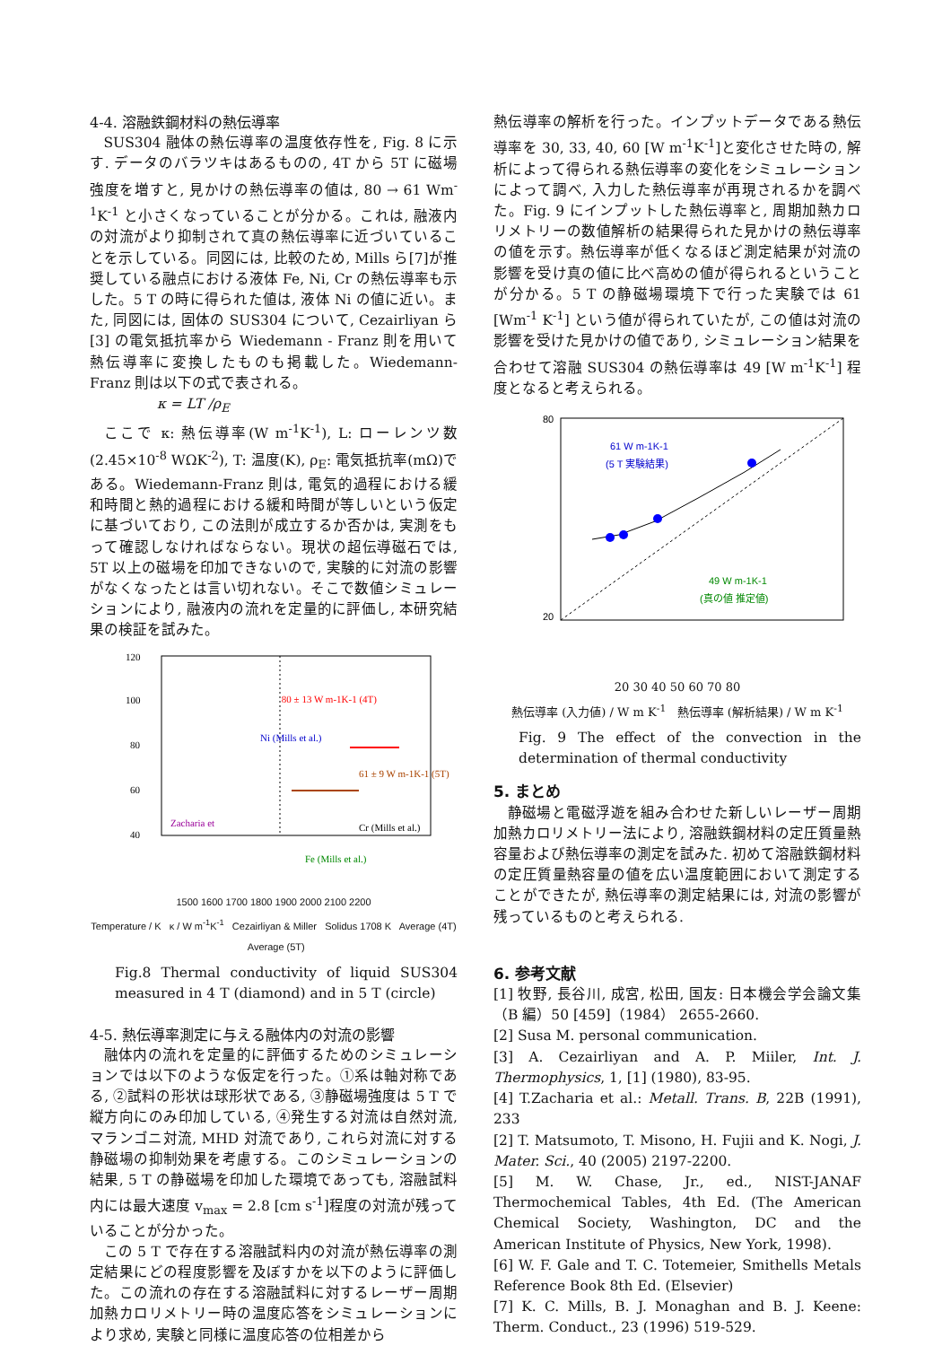4-4. 溶融鉄鋼材料の熱伝導率
SUS304 融体の熱伝導率の温度依存性を, Fig. 8 に示す. データのバラツキはあるものの, 4T から 5T に磁場強度を増すと, 見かけの熱伝導率の値は, 80 → 61 Wm<sup>-1</sup>K<sup>-1</sup> と小さくなっていることが分かる。これは, 融液内の対流がより抑制されて真の熱伝導率に近づいていることを示している。同図には, 比較のため, Mills ら[7]が推奨している融点における液体 Fe, Ni, Cr の熱伝導率も示した。5 T の時に得られた値は, 液体 Ni の値に近い。また, 同図には, 固体の SUS304 について, Cezairliyan ら [3] の電気抵抗率から Wiedemann - Franz 則を用いて熱伝導率に変換したものも掲載した。Wiedemann-Franz 則は以下の式で表される。
κ = LT /ρ<sub>E</sub>
ここで κ: 熱伝導率(W m<sup>-1</sup>K<sup>-1</sup>), L: ローレンツ数 (2.45×10<sup>-8</sup> WΩK<sup>-2</sup>), T: 温度(K), ρ<sub>E</sub>: 電気抵抗率(mΩ)である。Wiedemann-Franz 則は, 電気的過程における緩和時間と熱的過程における緩和時間が等しいという仮定に基づいており, この法則が成立するか否かは, 実測をもって確認しなければならない。現状の超伝導磁石では, 5T 以上の磁場を印加できないので, 実験的に対流の影響がなくなったとは言い切れない。そこで数値シミュレーションにより, 融液内の流れを定量的に評価し, 本研究結果の検証を試みた。
120
100
80
60
40
0
20
80 ± 13 W m-1K-1 (4T)
Ni (Mills et al.)
61 ± 9 W m-1K-1 (5T)
Zacharia et
Cr (Mills et al.)
Fe (Mills et al.)
1500 1600 1700 1800 1900 2000 2100 2200
Temperature / K κ / W m<sup>-1</sup>K<sup>-1</sup> Cezairliyan & Miller Solidus 1708 K Average (4T) Average (5T)
Fig.8 Thermal conductivity of liquid SUS304 measured in 4 T (diamond) and in 5 T (circle)
4-5. 熱伝導率測定に与える融体内の対流の影響
融体内の流れを定量的に評価するためのシミュレーションでは以下のような仮定を行った。①系は軸対称である, ②試料の形状は球形状である, ③静磁場強度は 5 T で縦方向にのみ印加している, ④発生する対流は自然対流, マランゴニ対流, MHD 対流であり, これら対流に対する静磁場の抑制効果を考慮する。このシミュレーションの結果, 5 T の静磁場を印加した環境であっても, 溶融試料内には最大速度 v<sub>max</sub> = 2.8 [cm s<sup>-1</sup>]程度の対流が残っていることが分かった。
この 5 T で存在する溶融試料内の対流が熱伝導率の測定結果にどの程度影響を及ぼすかを以下のように評価した。この流れの存在する溶融試料に対するレーザー周期加熱カロリメトリー時の温度応答をシミュレーションにより求め, 実験と同様に温度応答の位相差から
熱伝導率の解析を行った。インプットデータである熱伝導率を 30, 33, 40, 60 [W m<sup>-1</sup>K<sup>-1</sup>]と変化させた時の, 解析によって得られる熱伝導率の変化をシミュレーションによって調べ, 入力した熱伝導率が再現されるかを調べた。Fig. 9 にインプットした熱伝導率と, 周期加熱カロリメトリーの数値解析の結果得られた見かけの熱伝導率の値を示す。熱伝導率が低くなるほど測定結果が対流の影響を受け真の値に比べ高めの値が得られるということが分かる。5 T の静磁場環境下で行った実験では 61 [Wm<sup>-1</sup> K<sup>-1</sup>] という値が得られていたが, この値は対流の影響を受けた見かけの値であり, シミュレーション結果を合わせて溶融 SUS304 の熱伝導率は 49 [W m<sup>-1</sup>K<sup>-1</sup>] 程度となると考えられる。
61 W m-1K-1
(5 T 実験結果)
49 W m-1K-1
(真の値 推定値)
80
20
20 30 40 50 60 70 80
熱伝導率 (入力値) / W m K<sup>-1</sup> 熱伝導率 (解析結果) / W m K<sup>-1</sup>
Fig. 9 The effect of the convection in the determination of thermal conductivity
5. まとめ
静磁場と電磁浮遊を組み合わせた新しいレーザー周期加熱カロリメトリー法により, 溶融鉄鋼材料の定圧質量熱容量および熱伝導率の測定を試みた. 初めて溶融鉄鋼材料の定圧質量熱容量の値を広い温度範囲において測定することができたが, 熱伝導率の測定結果には, 対流の影響が残っているものと考えられる.
6. 参考文献
[1] 牧野, 長谷川, 成宮, 松田, 国友: 日本機会学会論文集（B 編）50 [459]（1984） 2655-2660.
[2] Susa M. personal communication.
[3] A. Cezairliyan and A. P. Miiler, Int. J. Thermophysics, 1, [1] (1980), 83-95.
[4] T.Zacharia et al.: Metall. Trans. B, 22B (1991), 233
[2] T. Matsumoto, T. Misono, H. Fujii and K. Nogi, J. Mater. Sci., 40 (2005) 2197-2200.
[5] M. W. Chase, Jr., ed., NIST-JANAF Thermochemical Tables, 4th Ed. (The American Chemical Society, Washington, DC and the American Institute of Physics, New York, 1998).
[6] W. F. Gale and T. C. Totemeier, Smithells Metals Reference Book 8th Ed. (Elsevier)
[7] K. C. Mills, B. J. Monaghan and B. J. Keene: Therm. Conduct., 23 (1996) 519-529.